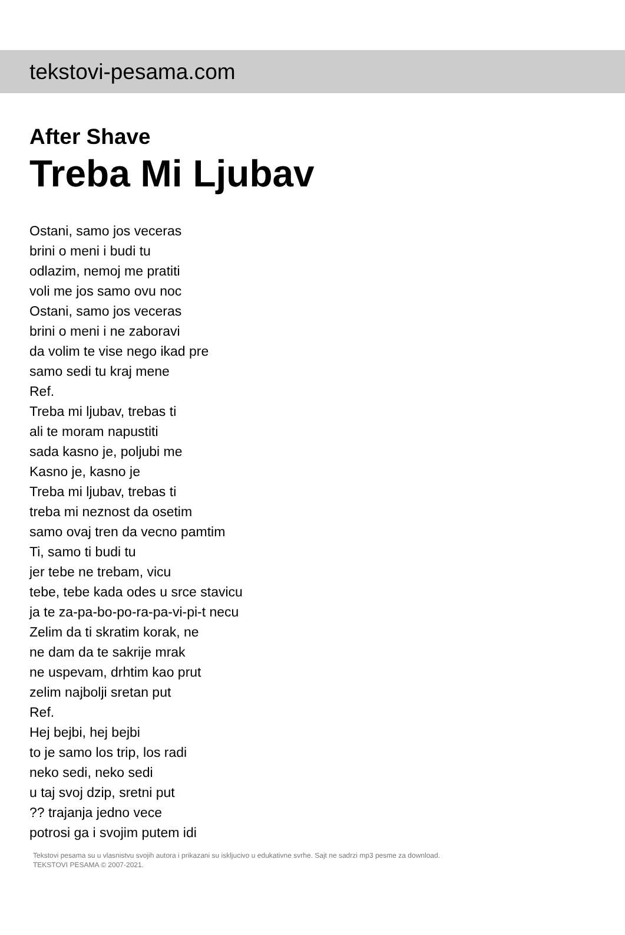tekstovi-pesama.com
After Shave
Treba Mi Ljubav
Ostani, samo jos veceras
brini o meni i budi tu
odlazim, nemoj me pratiti
voli me jos samo ovu noc
Ostani, samo jos veceras
brini o meni i ne zaboravi
da volim te vise nego ikad pre
samo sedi tu kraj mene
Ref.
Treba mi ljubav, trebas ti
ali te moram napustiti
sada kasno je, poljubi me
Kasno je, kasno je
Treba mi ljubav, trebas ti
treba mi neznost da osetim
samo ovaj tren da vecno pamtim
Ti, samo ti budi tu
jer tebe ne trebam, vicu
tebe, tebe kada odes u srce stavicu
ja te za-pa-bo-po-ra-pa-vi-pi-t necu
Zelim da ti skratim korak, ne
ne dam da te sakrije mrak
ne uspevam, drhtim kao prut
zelim najbolji sretan put
Ref.
Hej bejbi, hej bejbi
to je samo los trip, los radi
neko sedi, neko sedi
u taj svoj dzip, sretni put
?? trajanja jedno vece
potrosi ga i svojim putem idi
Tekstovi pesama su u vlasnistvu svojih autora i prikazani su iskljucivo u edukativne svrhe. Sajt ne sadrzi mp3 pesme za download.
TEKSTOVI PESAMA © 2007-2021.